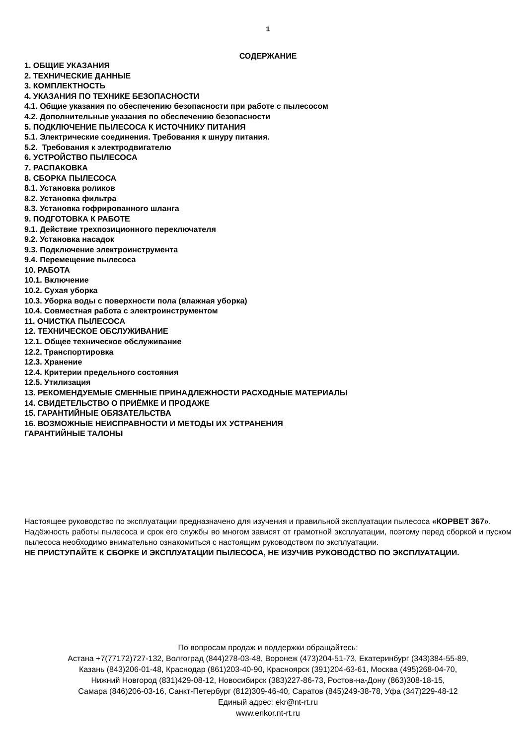1
СОДЕРЖАНИЕ
1. ОБЩИЕ УКАЗАНИЯ
2. ТЕХНИЧЕСКИЕ ДАННЫЕ
3. КОМПЛЕКТНОСТЬ
4. УКАЗАНИЯ ПО ТЕХНИКЕ БЕЗОПАСНОСТИ
4.1. Общие указания по обеспечению безопасности при работе с пылесосом
4.2. Дополнительные указания по обеспечению безопасности
5. ПОДКЛЮЧЕНИЕ ПЫЛЕСОСА К ИСТОЧНИКУ ПИТАНИЯ
5.1. Электрические соединения. Требования к шнуру питания.
5.2. Требования к электродвигателю
6. УСТРОЙСТВО ПЫЛЕСОСА
7. РАСПАКОВКА
8. СБОРКА ПЫЛЕСОСА
8.1. Установка роликов
8.2. Установка фильтра
8.3. Установка гофрированного шланга
9. ПОДГОТОВКА К РАБОТЕ
9.1. Действие трехпозиционного переключателя
9.2. Установка насадок
9.3. Подключение электроинструмента
9.4. Перемещение пылесоса
10. РАБОТА
10.1. Включение
10.2. Сухая уборка
10.3. Уборка воды с поверхности пола (влажная уборка)
10.4. Совместная работа с электроинструментом
11. ОЧИСТКА ПЫЛЕСОСА
12. ТЕХНИЧЕСКОЕ ОБСЛУЖИВАНИЕ
12.1. Общее техническое обслуживание
12.2. Транспортировка
12.3. Хранение
12.4. Критерии предельного состояния
12.5. Утилизация
13. РЕКОМЕНДУЕМЫЕ СМЕННЫЕ ПРИНАДЛЕЖНОСТИ РАСХОДНЫЕ МАТЕРИАЛЫ
14. СВИДЕТЕЛЬСТВО О ПРИЁМКЕ И ПРОДАЖЕ
15. ГАРАНТИЙНЫЕ ОБЯЗАТЕЛЬСТВА
16. ВОЗМОЖНЫЕ НЕИСПРАВНОСТИ И МЕТОДЫ ИХ УСТРАНЕНИЯ
ГАРАНТИЙНЫЕ ТАЛОНЫ
Настоящее руководство по эксплуатации предназначено для изучения и правильной эксплуатации пылесоса «КОРВЕТ 367».
Надёжность работы пылесоса и срок его службы во многом зависят от грамотной эксплуатации, поэтому перед сборкой и пуском пылесоса необходимо внимательно ознакомиться с настоящим руководством по эксплуатации.
НЕ ПРИСТУПАЙТЕ К СБОРКЕ И ЭКСПЛУАТАЦИИ ПЫЛЕСОСА, НЕ ИЗУЧИВ РУКОВОДСТВО ПО ЭКСПЛУАТАЦИИ.
По вопросам продаж и поддержки обращайтесь:
Астана +7(77172)727-132, Волгоград (844)278-03-48, Воронеж (473)204-51-73, Екатеринбург (343)384-55-89,
Казань (843)206-01-48, Краснодар (861)203-40-90, Красноярск (391)204-63-61, Москва (495)268-04-70,
Нижний Новгород (831)429-08-12, Новосибирск (383)227-86-73, Ростов-на-Дону (863)308-18-15,
Самара (846)206-03-16, Санкт-Петербург (812)309-46-40, Саратов (845)249-38-78, Уфа (347)229-48-12
Единый адрес: ekr@nt-rt.ru
www.enkor.nt-rt.ru